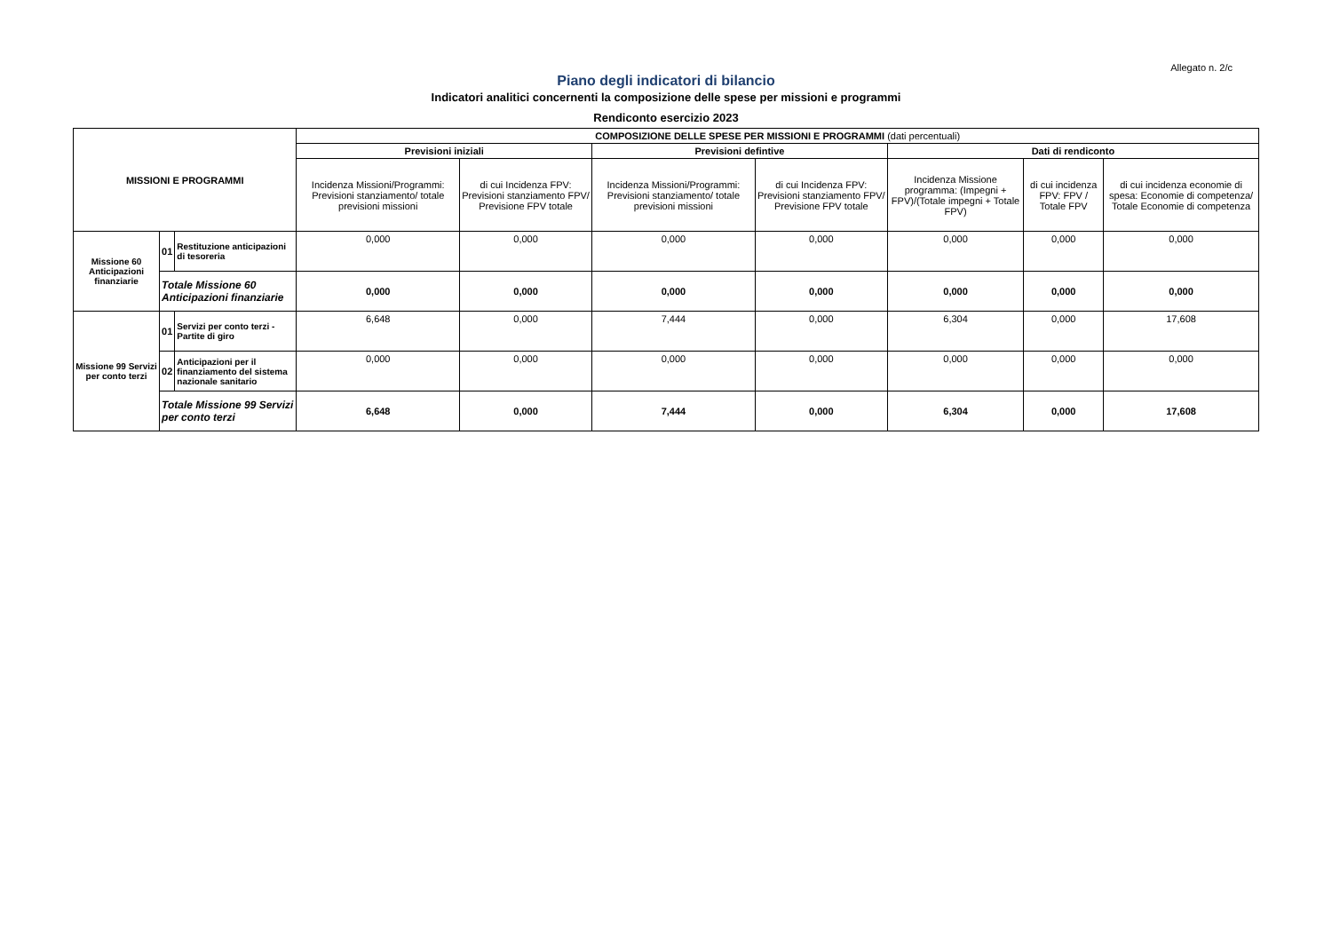Allegato n. 2/c
Piano degli indicatori di bilancio
Indicatori analitici concernenti la composizione delle spese per missioni e programmi
Rendiconto esercizio 2023
| MISSIONI E PROGRAMMI | | | COMPOSIZIONE DELLE SPESE PER MISSIONI E PROGRAMMI (dati percentuali) | | | | | | |
| --- | --- | --- | --- | --- | --- | --- | --- | --- | --- |
| | | | Previsioni iniziali | | Previsioni defintive | | Dati di rendiconto | | |
| | | | Incidenza Missioni/Programmi: Previsioni stanziamento/ totale previsioni missioni | di cui Incidenza FPV: Previsioni stanziamento FPV/ Previsione FPV totale | Incidenza Missioni/Programmi: Previsioni stanziamento/ totale previsioni missioni | di cui Incidenza FPV: Previsioni stanziamento FPV/ Previsione FPV totale | Incidenza Missione programma: (Impegni + FPV)/(Totale impegni + Totale FPV) | di cui incidenza FPV: FPV / Totale FPV | di cui incidenza economie di spesa: Economie di competenza/ Totale Economie di competenza |
| Missione 60 Anticipazioni finanziarie | 01 | Restituzione anticipazioni di tesoreria | 0,000 | 0,000 | 0,000 | 0,000 | 0,000 | 0,000 | 0,000 |
| | Totale Missione 60 Anticipazioni finanziarie | | 0,000 | 0,000 | 0,000 | 0,000 | 0,000 | 0,000 | 0,000 |
| Missione 99 Servizi per conto terzi | 01 | Servizi per conto terzi - Partite di giro | 6,648 | 0,000 | 7,444 | 0,000 | 6,304 | 0,000 | 17,608 |
| | 02 | Anticipazioni per il finanziamento del sistema nazionale sanitario | 0,000 | 0,000 | 0,000 | 0,000 | 0,000 | 0,000 | 0,000 |
| | Totale Missione 99 Servizi per conto terzi | | 6,648 | 0,000 | 7,444 | 0,000 | 6,304 | 0,000 | 17,608 |